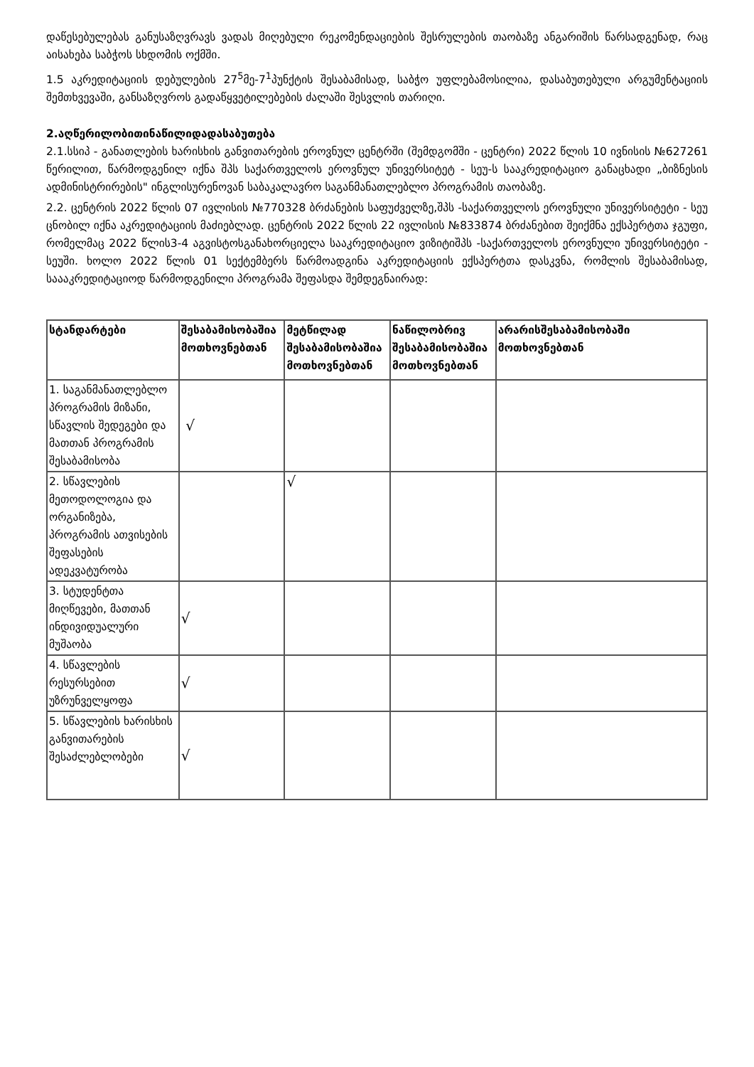დაწესებულებას განუსაზღვრავს ვადას მიღებული რეკომენდაციების შესრულების თაობაზე ანგარიშის წარსადგენად, რაც აისახება საბჭოს სხდომის ოქმში.
1.5 აკრედიტაციის დებულების 27<sup>5</sup>მე-7<sup>1</sup>პუნქტის შესაბამისად, საბჭო უფლებამოსილია, დასაბუთებული არგუმენტაციის შემთხვევაში, განსაზღვროს გადაწყვეტილებების ძალაში შესვლის თარიღი.
2.აღწერილობითინაწილიდადასაბუთება
2.1.სსიპ - განათლების ხარისხის განვითარების ეროვნულ ცენტრში (შემდგომში - ცენტრი) 2022 წლის 10 ივნისის №627261 წერილით, წარმოდგენილ იქნა შპს საქართველოს ეროვნულ უნივერსიტეტ - სეუ-ს სააკრედიტაციო განაცხადი „ბიზნესის ადმინისტრირების" ინგლისურენოვან საბაკალავრო საგანმანათლებლო პროგრამის თაობაზე.
2.2. ცენტრის 2022 წლის 07 ივლისის №770328 ბრძანების საფუძველზე,შპს -საქართველოს ეროვნული უნივერსიტეტი - სეუ ცნობილ იქნა აკრედიტაციის მაძიებლად. ცენტრის 2022 წლის 22 ივლისის №833874 ბრძანებით შეიქმნა ექსპერტთა ჯგუფი, რომელმაც 2022 წლის3-4 აგვისტოსგანახორციელა სააკრედიტაციო ვიზიტიშპს -საქართველოს ეროვნული უნივერსიტეტი - სეუში. ხოლო 2022 წლის 01 სექტემბერს წარმოადგინა აკრედიტაციის ექსპერტთა დასკვნა, რომლის შესაბამისად, საააკრედიტაციოდ წარმოდგენილი პროგრამა შეფასდა შემდეგნაირად:
| სტანდარტები | შესაბამისობაშია მოთხოვნებთან | მეტწილად შესაბამისობაშია მოთხოვნებთან | ნაწილობრივ შესაბამისობაშია მოთხოვნებთან | არარისშესაბამისობაში მოთხოვნებთან |
| --- | --- | --- | --- | --- |
| 1. საგანმანათლებლო პროგრამის მიზანი, სწავლის შედეგები და მათთან პროგრამის შესაბამისობა | √ | | | |
| 2. სწავლების მეთოდოლოგია და ორგანიზება, პროგრამის ათვისების შეფასების ადეკვატურობა | | √ | | |
| 3. სტუდენტთა მიღწევები, მათთან ინდივიდუალური მუშაობა | √ | | | |
| 4. სწავლების რესურსებით უზრუნველყოფა | √ | | | |
| 5. სწავლების ხარისხის განვითარების შესაძლებლობები | √ | | | |